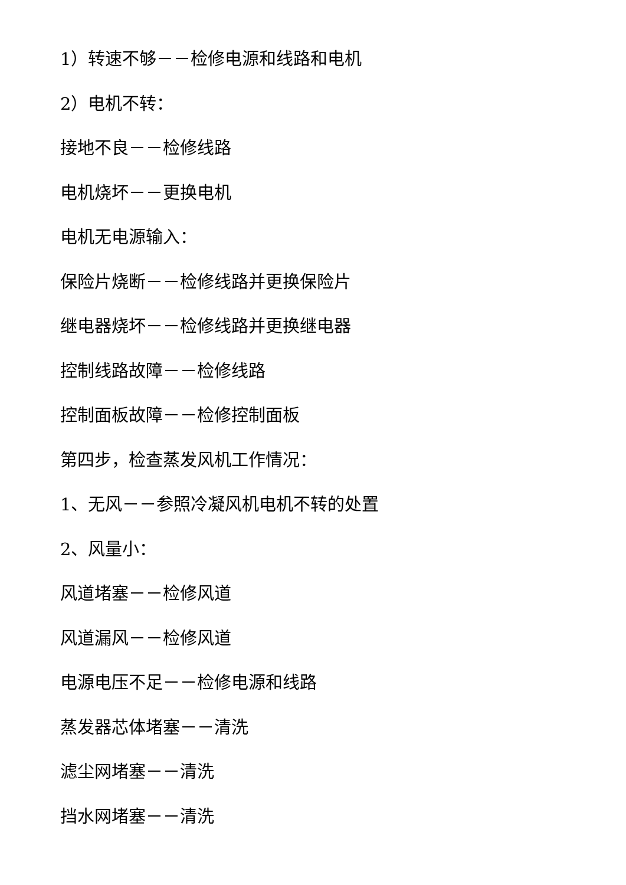1）转速不够－－检修电源和线路和电机
2）电机不转：
接地不良－－检修线路
电机烧坏－－更换电机
电机无电源输入：
保险片烧断－－检修线路并更换保险片
继电器烧坏－－检修线路并更换继电器
控制线路故障－－检修线路
控制面板故障－－检修控制面板
第四步，检查蒸发风机工作情况：
1、无风－－参照冷凝风机电机不转的处置
2、风量小：
风道堵塞－－检修风道
风道漏风－－检修风道
电源电压不足－－检修电源和线路
蒸发器芯体堵塞－－清洗
滤尘网堵塞－－清洗
挡水网堵塞－－清洗